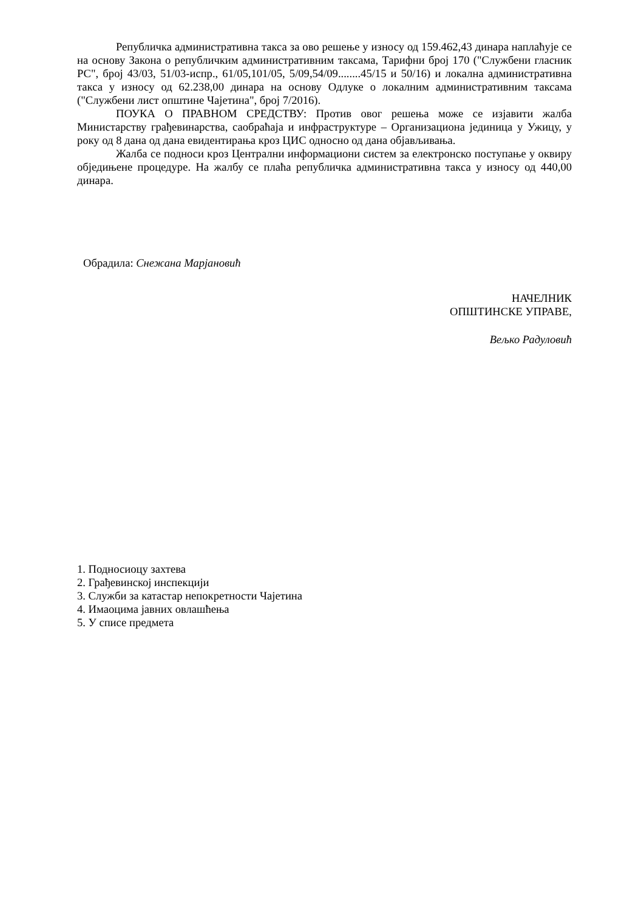Републичка административна такса за ово решење у износу од 159.462,43 динара наплаћује се на основу Закона о републичким административним таксама, Тарифни број 170 ("Службени гласник РС", број 43/03, 51/03-испр., 61/05,101/05, 5/09,54/09........45/15 и 50/16) и локална административна такса у износу од 62.238,00 динара на основу Одлуке о локалним административним таксама ("Службени лист општине Чајетина", број 7/2016).
ПОУКА О ПРАВНОМ СРЕДСТВУ: Против овог решења може се изјавити жалба Министарству грађевинарства, саобраћаја и инфраструктуре – Организациона јединица у Ужицу, у року од 8 дана од дана евидентирања кроз ЦИС односно од дана објављивања.
Жалба се подноси кроз Централни информациони систем за електронско поступање у оквиру обједињене процедуре. На жалбу се плаћа републичка административна такса у износу од 440,00 динара.
Обрадила: Снежана Марјановић
НАЧЕЛНИК
ОПШТИНСКЕ УПРАВЕ,
Вељко Радуловић
1. Подносиоцу захтева
2. Грађевинској инспекцији
3. Служби за катастар непокретности Чајетина
4. Имаоцима јавних овлашћења
5. У списе предмета